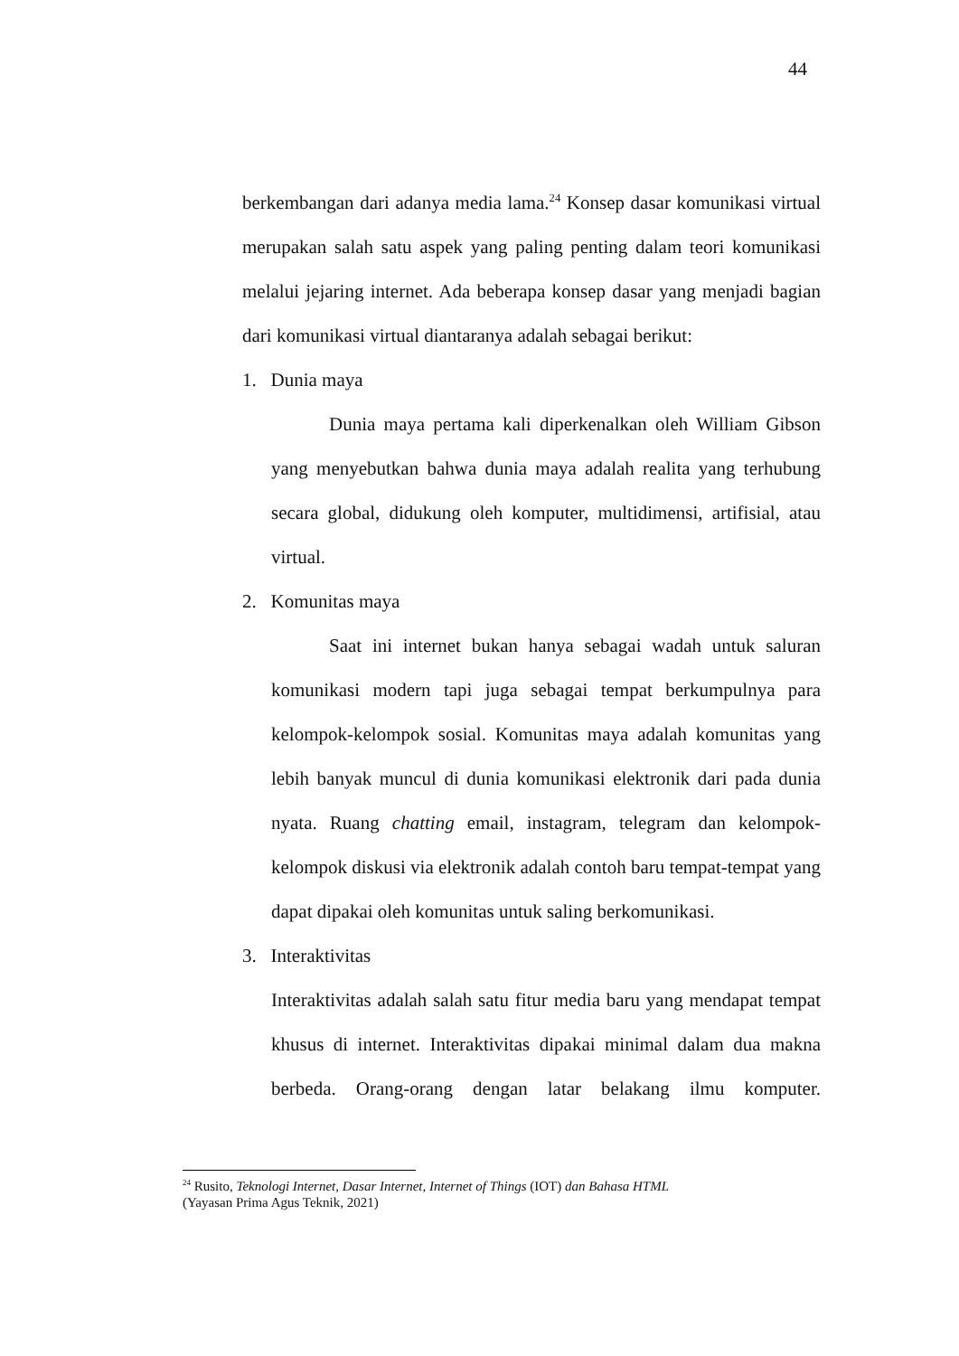44
berkembangan dari adanya media lama.<sup>24</sup> Konsep dasar komunikasi virtual merupakan salah satu aspek yang paling penting dalam teori komunikasi melalui jejaring internet. Ada beberapa konsep dasar yang menjadi bagian dari komunikasi virtual diantaranya adalah sebagai berikut:
1. Dunia maya
Dunia maya pertama kali diperkenalkan oleh William Gibson yang menyebutkan bahwa dunia maya adalah realita yang terhubung secara global, didukung oleh komputer, multidimensi, artifisial, atau virtual.
2. Komunitas maya
Saat ini internet bukan hanya sebagai wadah untuk saluran komunikasi modern tapi juga sebagai tempat berkumpulnya para kelompok-kelompok sosial. Komunitas maya adalah komunitas yang lebih banyak muncul di dunia komunikasi elektronik dari pada dunia nyata. Ruang chatting email, instagram, telegram dan kelompok-kelompok diskusi via elektronik adalah contoh baru tempat-tempat yang dapat dipakai oleh komunitas untuk saling berkomunikasi.
3. Interaktivitas
Interaktivitas adalah salah satu fitur media baru yang mendapat tempat khusus di internet. Interaktivitas dipakai minimal dalam dua makna berbeda. Orang-orang dengan latar belakang ilmu komputer.
<sup>24</sup> Rusito, Teknologi Internet, Dasar Internet, Internet of Things (IOT) dan Bahasa HTML
(Yayasan Prima Agus Teknik, 2021)